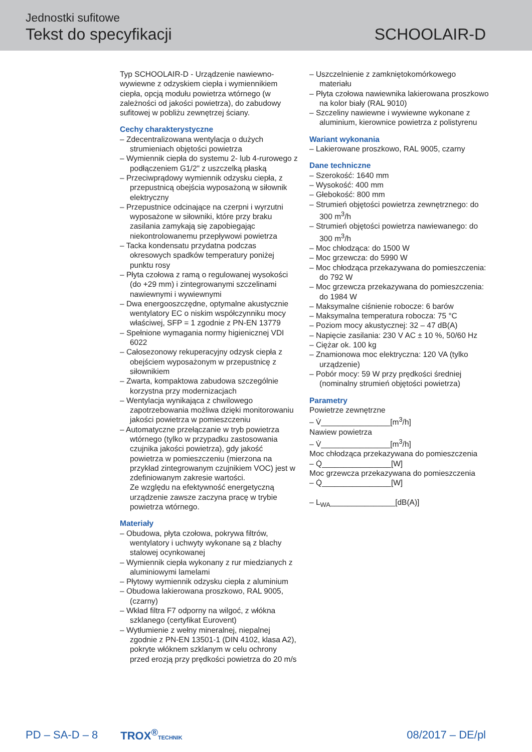Jednostki sufitowe
Tekst do specyfikacji SCHOOLAIR-D
Typ SCHOOLAIR-D - Urządzenie nawiewno-wywiewne z odzyskiem ciepła i wymiennikiem ciepła, opcją modułu powietrza wtórnego (w zależności od jakości powietrza), do zabudowy sufitowej w pobliżu zewnętrzej ściany.
Cechy charakterystyczne
– Zdecentralizowana wentylacja o dużych strumieniach objętości powietrza
– Wymiennik ciepła do systemu 2- lub 4-rurowego z podłączeniem G1/2" z uszczelką płaską
– Przeciwprądowy wymiennik odzysku ciepła, z przepustnicą obejścia wyposażoną w siłownik elektryczny
– Przepustnice odcinające na czerpni i wyrzutni wyposażone w siłowniki, które przy braku zasilania zamykają się zapobiegając niekontrolowanemu przepływowi powietrza
– Tacka kondensatu przydatna podczas okresowych spadków temperatury poniżej punktu rosy
– Płyta czołowa z ramą o regulowanej wysokości (do +29 mm) i zintegrowanymi szczelinami nawiewnymi i wywiewnymi
– Dwa energooszczędne, optymalne akustycznie wentylatory EC o niskim współczynniku mocy właściwej, SFP = 1 zgodnie z PN-EN 13779
– Spełnione wymagania normy higienicznej VDI 6022
– Całosezonowy rekuperacyjny odzysk ciepła z obejściem wyposażonym w przepustnicę z siłownikiem
– Zwarta, kompaktowa zabudowa szczególnie korzystna przy modernizacjach
– Wentylacja wynikająca z chwilowego zapotrzebowania możliwa dzięki monitorowaniu jakości powietrza w pomieszczeniu
– Automatyczne przełączanie w tryb powietrza wtórnego (tylko w przypadku zastosowania czujnika jakości powietrza), gdy jakość powietrza w pomieszczeniu (mierzona na przykład zintegrowanym czujnikiem VOC) jest w zdefiniowanym zakresie wartości.
Ze względu na efektywność energetyczną urządzenie zawsze zaczyna pracę w trybie powietrza wtórnego.
Materiały
– Obudowa, płyta czołowa, pokrywa filtrów, wentylatory i uchwyty wykonane są z blachy stalowej ocynkowanej
– Wymiennik ciepła wykonany z rur miedzianych z aluminiowymi lamelami
– Płytowy wymiennik odzysku ciepła z aluminium
– Obudowa lakierowana proszkowo, RAL 9005, (czarny)
– Wkład filtra F7 odporny na wilgoć, z włókna szklanego (certyfikat Eurovent)
– Wytłumienie z wełny mineralnej, niepalnej zgodnie z PN-EN 13501-1 (DIN 4102, klasa A2), pokryte włóknem szklanym w celu ochrony przed erozją przy prędkości powietrza do 20 m/s
– Uszczelnienie z zamkniętokomórkowego materiału
– Płyta czołowa nawiewnika lakierowana proszkowo na kolor biały (RAL 9010)
– Szczeliny nawiewne i wywiewne wykonane z aluminium, kierownice powietrza z polistyrenu
Wariant wykonania
– Lakierowane proszkowo, RAL 9005, czarny
Dane techniczne
– Szerokość: 1640 mm
– Wysokość: 400 mm
– Głebokość: 800 mm
– Strumień objętości powietrza zewnętrznego: do 300 m<sup>3</sup>/h
– Strumień objętości powietrza nawiewanego: do 300 m<sup>3</sup>/h
– Moc chłodząca: do 1500 W
– Moc grzewcza: do 5990 W
– Moc chłodząca przekazywana do pomieszczenia: do 792 W
– Moc grzewcza przekazywana do pomieszczenia: do 1984 W
– Maksymalne ciśnienie robocze: 6 barów
– Maksymalna temperatura robocza: 75 °C
– Poziom mocy akustycznej: 32 – 47 dB(A)
– Napięcie zasilania: 230 V AC ± 10 %, 50/60 Hz
– Ciężar ok. 100 kg
– Znamionowa moc elektryczna: 120 VA (tylko urządzenie)
– Pobór mocy: 59 W przy prędkości średniej (nominalny strumień objętości powietrza)
Parametry
Powietrze zewnętrzne
– V̇________________[m<sup>3</sup>/h]
Nawiew powietrza
– V̇________________[m<sup>3</sup>/h]
Moc chłodząca przekazywana do pomieszczenia
– Q̇________________[W]
Moc grzewcza przekazywana do pomieszczenia
– Q̇________________[W]
– L<sub>WA</sub>_______________[dB(A)]
PD – SA-D – 8 TROX<sup>®</sup>TECHNIK 08/2017 – DE/pl